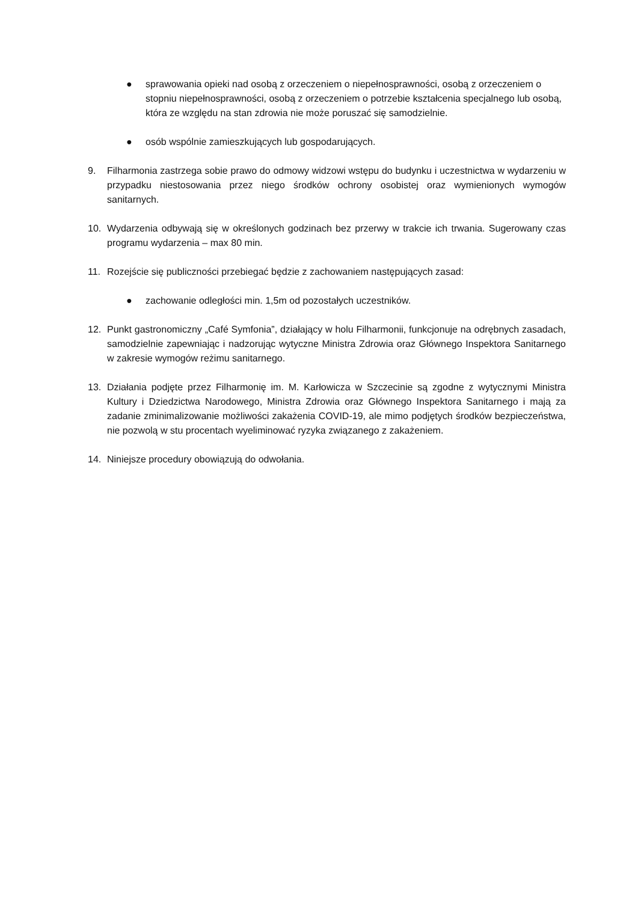● sprawowania opieki nad osobą z orzeczeniem o niepełnosprawności, osobą z orzeczeniem o stopniu niepełnosprawności, osobą z orzeczeniem o potrzebie kształcenia specjalnego lub osobą, która ze względu na stan zdrowia nie może poruszać się samodzielnie.
● osób wspólnie zamieszkujących lub gospodarujących.
9. Filharmonia zastrzega sobie prawo do odmowy widzowi wstępu do budynku i uczestnictwa w wydarzeniu w przypadku niestosowania przez niego środków ochrony osobistej oraz wymienionych wymogów sanitarnych.
10. Wydarzenia odbywają się w określonych godzinach bez przerwy w trakcie ich trwania. Sugerowany czas programu wydarzenia – max 80 min.
11. Rozejście się publiczności przebiegać będzie z zachowaniem następujących zasad:
● zachowanie odległości min. 1,5m od pozostałych uczestników.
12. Punkt gastronomiczny „Café Symfonia”, działający w holu Filharmonii, funkcjonuje na odrębnych zasadach, samodzielnie zapewniając i nadzorując wytyczne Ministra Zdrowia oraz Głównego Inspektora Sanitarnego w zakresie wymogów reżimu sanitarnego.
13. Działania podjęte przez Filharmonię im. M. Karłowicza w Szczecinie są zgodne z wytycznymi Ministra Kultury i Dziedzictwa Narodowego, Ministra Zdrowia oraz Głównego Inspektora Sanitarnego i mają za zadanie zminimalizowanie możliwości zakażenia COVID-19, ale mimo podjętych środków bezpieczeństwa, nie pozwolą w stu procentach wyeliminować ryzyka związanego z zakażeniem.
14. Niniejsze procedury obowiązują do odwołania.